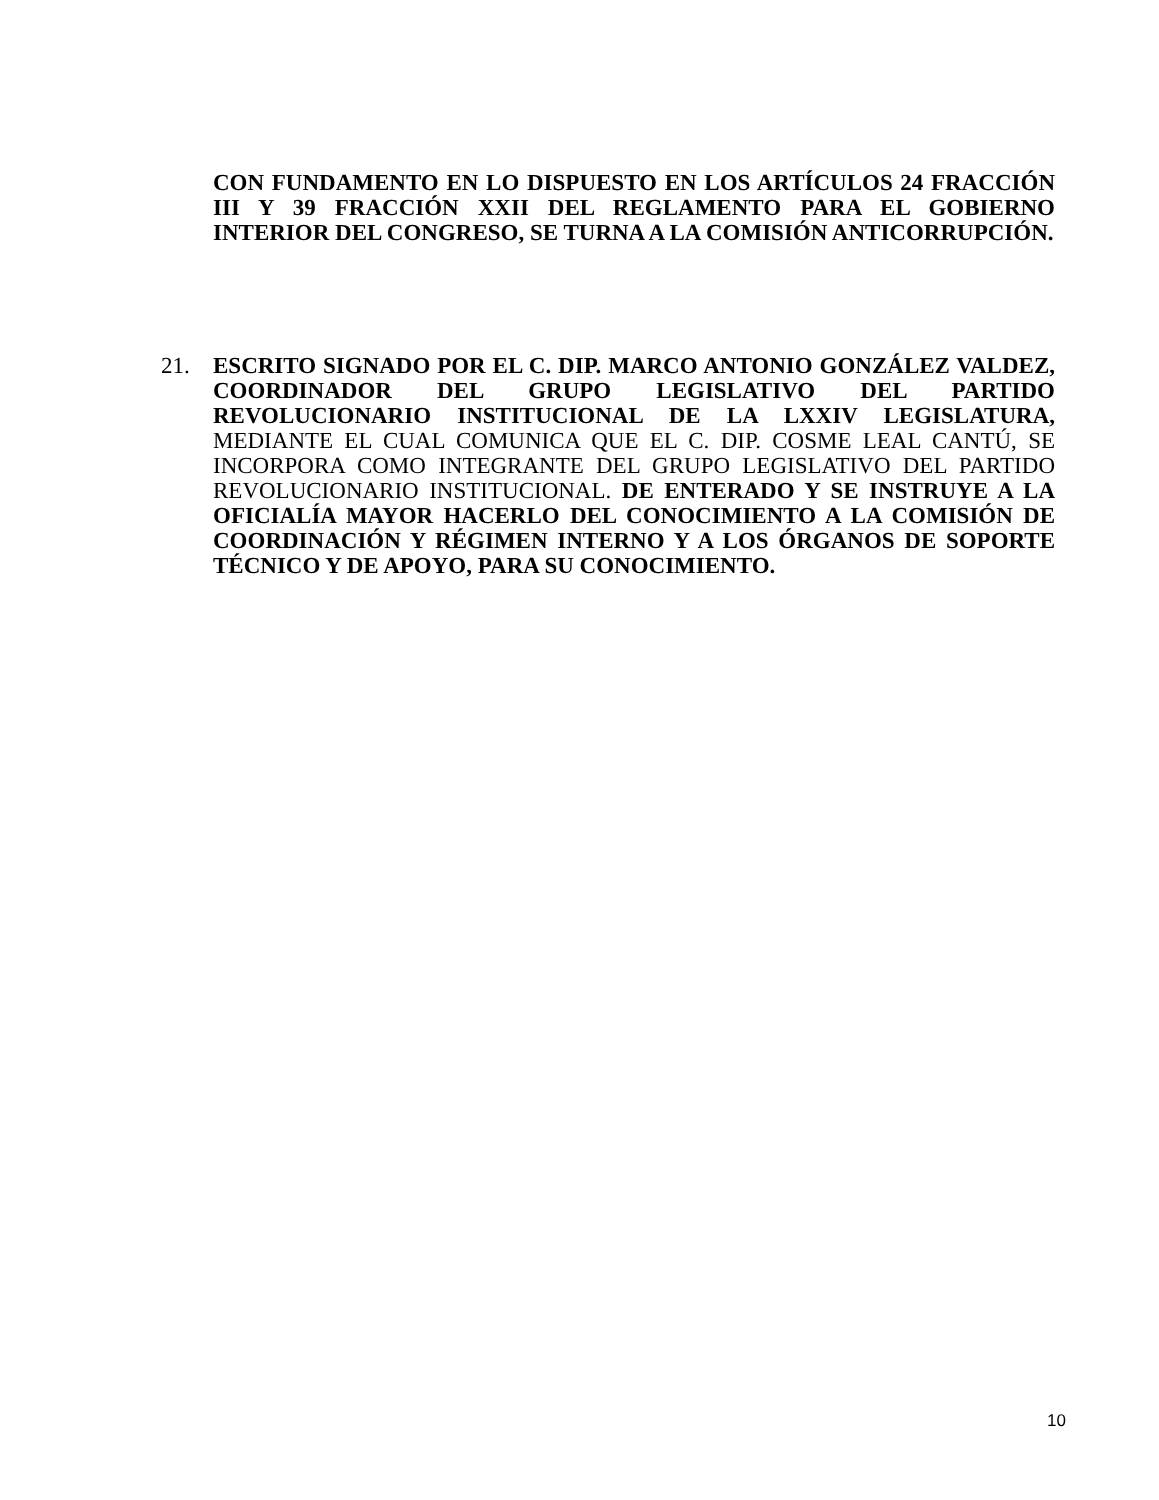CON FUNDAMENTO EN LO DISPUESTO EN LOS ARTÍCULOS 24 FRACCIÓN III Y 39 FRACCIÓN XXII DEL REGLAMENTO PARA EL GOBIERNO INTERIOR DEL CONGRESO, SE TURNA A LA COMISIÓN ANTICORRUPCIÓN.
21. ESCRITO SIGNADO POR EL C. DIP. MARCO ANTONIO GONZÁLEZ VALDEZ, COORDINADOR DEL GRUPO LEGISLATIVO DEL PARTIDO REVOLUCIONARIO INSTITUCIONAL DE LA LXXIV LEGISLATURA, MEDIANTE EL CUAL COMUNICA QUE EL C. DIP. COSME LEAL CANTÚ, SE INCORPORA COMO INTEGRANTE DEL GRUPO LEGISLATIVO DEL PARTIDO REVOLUCIONARIO INSTITUCIONAL. DE ENTERADO Y SE INSTRUYE A LA OFICIALÍA MAYOR HACERLO DEL CONOCIMIENTO A LA COMISIÓN DE COORDINACIÓN Y RÉGIMEN INTERNO Y A LOS ÓRGANOS DE SOPORTE TÉCNICO Y DE APOYO, PARA SU CONOCIMIENTO.
10